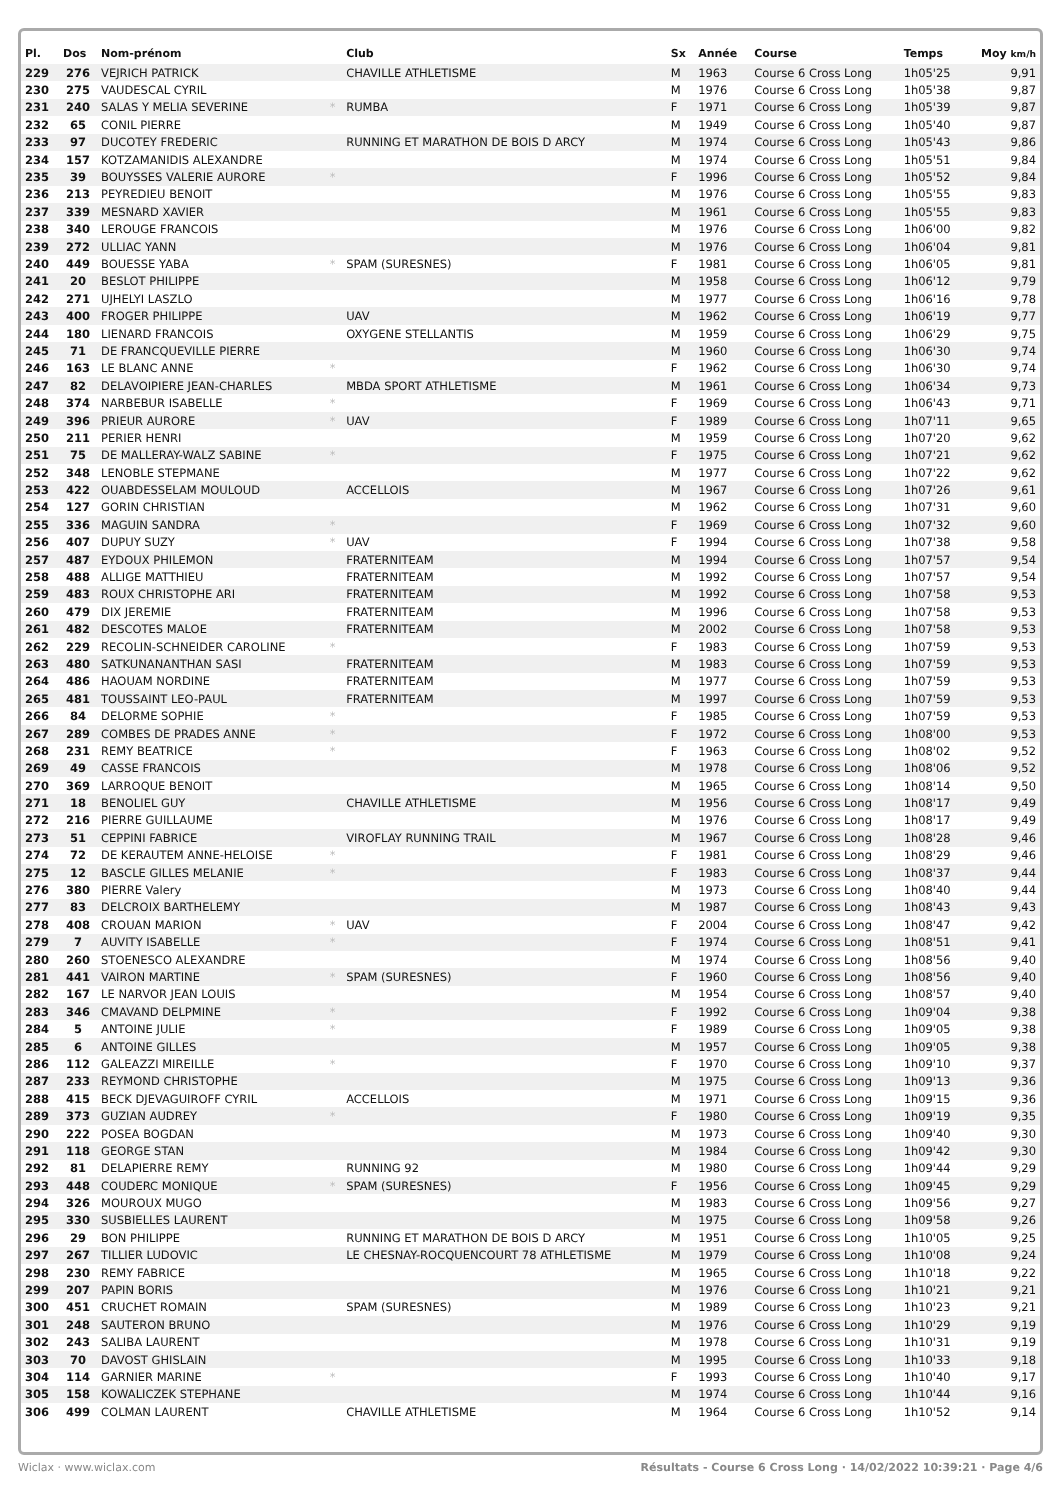| Pl. | Dos | Nom-prénom | | Club | Sx | Année | Course | Temps | Moy km/h |
| --- | --- | --- | --- | --- | --- | --- | --- | --- | --- |
| 229 | 276 | VEJRICH PATRICK | | CHAVILLE ATHLETISME | M | 1963 | Course 6 Cross Long | 1h05'25 | 9,91 |
| 230 | 275 | VAUDESCAL CYRIL | | | M | 1976 | Course 6 Cross Long | 1h05'38 | 9,87 |
| 231 | 240 | SALAS Y MELIA SEVERINE | * | RUMBA | F | 1971 | Course 6 Cross Long | 1h05'39 | 9,87 |
| 232 | 65 | CONIL PIERRE | | | M | 1949 | Course 6 Cross Long | 1h05'40 | 9,87 |
| 233 | 97 | DUCOTEY FREDERIC | | RUNNING ET MARATHON DE BOIS D ARCY | M | 1974 | Course 6 Cross Long | 1h05'43 | 9,86 |
| 234 | 157 | KOTZAMANIDIS ALEXANDRE | | | M | 1974 | Course 6 Cross Long | 1h05'51 | 9,84 |
| 235 | 39 | BOUYSSES VALERIE AURORE | * | | F | 1996 | Course 6 Cross Long | 1h05'52 | 9,84 |
| 236 | 213 | PEYREDIEU BENOIT | | | M | 1976 | Course 6 Cross Long | 1h05'55 | 9,83 |
| 237 | 339 | MESNARD XAVIER | | | M | 1961 | Course 6 Cross Long | 1h05'55 | 9,83 |
| 238 | 340 | LEROUGE FRANCOIS | | | M | 1976 | Course 6 Cross Long | 1h06'00 | 9,82 |
| 239 | 272 | ULLIAC YANN | | | M | 1976 | Course 6 Cross Long | 1h06'04 | 9,81 |
| 240 | 449 | BOUESSE YABA | * | SPAM (SURESNES) | F | 1981 | Course 6 Cross Long | 1h06'05 | 9,81 |
| 241 | 20 | BESLOT PHILIPPE | | | M | 1958 | Course 6 Cross Long | 1h06'12 | 9,79 |
| 242 | 271 | UJHELYI LASZLO | | | M | 1977 | Course 6 Cross Long | 1h06'16 | 9,78 |
| 243 | 400 | FROGER PHILIPPE | | UAV | M | 1962 | Course 6 Cross Long | 1h06'19 | 9,77 |
| 244 | 180 | LIENARD FRANCOIS | | OXYGENE STELLANTIS | M | 1959 | Course 6 Cross Long | 1h06'29 | 9,75 |
| 245 | 71 | DE FRANCQUEVILLE PIERRE | | | M | 1960 | Course 6 Cross Long | 1h06'30 | 9,74 |
| 246 | 163 | LE BLANC ANNE | * | | F | 1962 | Course 6 Cross Long | 1h06'30 | 9,74 |
| 247 | 82 | DELAVOIPIERE JEAN-CHARLES | | MBDA SPORT ATHLETISME | M | 1961 | Course 6 Cross Long | 1h06'34 | 9,73 |
| 248 | 374 | NARBEBUR ISABELLE | * | | F | 1969 | Course 6 Cross Long | 1h06'43 | 9,71 |
| 249 | 396 | PRIEUR AURORE | * | UAV | F | 1989 | Course 6 Cross Long | 1h07'11 | 9,65 |
| 250 | 211 | PERIER HENRI | | | M | 1959 | Course 6 Cross Long | 1h07'20 | 9,62 |
| 251 | 75 | DE MALLERAY-WALZ SABINE | * | | F | 1975 | Course 6 Cross Long | 1h07'21 | 9,62 |
| 252 | 348 | LENOBLE STEPMANE | | | M | 1977 | Course 6 Cross Long | 1h07'22 | 9,62 |
| 253 | 422 | OUABDESSELAM MOULOUD | | ACCELLOIS | M | 1967 | Course 6 Cross Long | 1h07'26 | 9,61 |
| 254 | 127 | GORIN CHRISTIAN | | | M | 1962 | Course 6 Cross Long | 1h07'31 | 9,60 |
| 255 | 336 | MAGUIN SANDRA | * | | F | 1969 | Course 6 Cross Long | 1h07'32 | 9,60 |
| 256 | 407 | DUPUY SUZY | * | UAV | F | 1994 | Course 6 Cross Long | 1h07'38 | 9,58 |
| 257 | 487 | EYDOUX PHILEMON | | FRATERNITEAM | M | 1994 | Course 6 Cross Long | 1h07'57 | 9,54 |
| 258 | 488 | ALLIGE MATTHIEU | | FRATERNITEAM | M | 1992 | Course 6 Cross Long | 1h07'57 | 9,54 |
| 259 | 483 | ROUX CHRISTOPHE ARI | | FRATERNITEAM | M | 1992 | Course 6 Cross Long | 1h07'58 | 9,53 |
| 260 | 479 | DIX JEREMIE | | FRATERNITEAM | M | 1996 | Course 6 Cross Long | 1h07'58 | 9,53 |
| 261 | 482 | DESCOTES MALOE | | FRATERNITEAM | M | 2002 | Course 6 Cross Long | 1h07'58 | 9,53 |
| 262 | 229 | RECOLIN-SCHNEIDER CAROLINE | * | | F | 1983 | Course 6 Cross Long | 1h07'59 | 9,53 |
| 263 | 480 | SATKUNANANTHAN SASI | | FRATERNITEAM | M | 1983 | Course 6 Cross Long | 1h07'59 | 9,53 |
| 264 | 486 | HAOUAM NORDINE | | FRATERNITEAM | M | 1977 | Course 6 Cross Long | 1h07'59 | 9,53 |
| 265 | 481 | TOUSSAINT LEO-PAUL | | FRATERNITEAM | M | 1997 | Course 6 Cross Long | 1h07'59 | 9,53 |
| 266 | 84 | DELORME SOPHIE | * | | F | 1985 | Course 6 Cross Long | 1h07'59 | 9,53 |
| 267 | 289 | COMBES DE PRADES ANNE | * | | F | 1972 | Course 6 Cross Long | 1h08'00 | 9,53 |
| 268 | 231 | REMY BEATRICE | * | | F | 1963 | Course 6 Cross Long | 1h08'02 | 9,52 |
| 269 | 49 | CASSE FRANCOIS | | | M | 1978 | Course 6 Cross Long | 1h08'06 | 9,52 |
| 270 | 369 | LARROQUE BENOIT | | | M | 1965 | Course 6 Cross Long | 1h08'14 | 9,50 |
| 271 | 18 | BENOLIEL GUY | | CHAVILLE ATHLETISME | M | 1956 | Course 6 Cross Long | 1h08'17 | 9,49 |
| 272 | 216 | PIERRE GUILLAUME | | | M | 1976 | Course 6 Cross Long | 1h08'17 | 9,49 |
| 273 | 51 | CEPPINI FABRICE | | VIROFLAY RUNNING TRAIL | M | 1967 | Course 6 Cross Long | 1h08'28 | 9,46 |
| 274 | 72 | DE KERAUTEM ANNE-HELOISE | * | | F | 1981 | Course 6 Cross Long | 1h08'29 | 9,46 |
| 275 | 12 | BASCLE GILLES MELANIE | * | | F | 1983 | Course 6 Cross Long | 1h08'37 | 9,44 |
| 276 | 380 | PIERRE Valery | | | M | 1973 | Course 6 Cross Long | 1h08'40 | 9,44 |
| 277 | 83 | DELCROIX BARTHELEMY | | | M | 1987 | Course 6 Cross Long | 1h08'43 | 9,43 |
| 278 | 408 | CROUAN MARION | * | UAV | F | 2004 | Course 6 Cross Long | 1h08'47 | 9,42 |
| 279 | 7 | AUVITY ISABELLE | * | | F | 1974 | Course 6 Cross Long | 1h08'51 | 9,41 |
| 280 | 260 | STOENESCO ALEXANDRE | | | M | 1974 | Course 6 Cross Long | 1h08'56 | 9,40 |
| 281 | 441 | VAIRON MARTINE | * | SPAM (SURESNES) | F | 1960 | Course 6 Cross Long | 1h08'56 | 9,40 |
| 282 | 167 | LE NARVOR JEAN LOUIS | | | M | 1954 | Course 6 Cross Long | 1h08'57 | 9,40 |
| 283 | 346 | CMAVAND DELPMINE | * | | F | 1992 | Course 6 Cross Long | 1h09'04 | 9,38 |
| 284 | 5 | ANTOINE JULIE | * | | F | 1989 | Course 6 Cross Long | 1h09'05 | 9,38 |
| 285 | 6 | ANTOINE GILLES | | | M | 1957 | Course 6 Cross Long | 1h09'05 | 9,38 |
| 286 | 112 | GALEAZZI MIREILLE | * | | F | 1970 | Course 6 Cross Long | 1h09'10 | 9,37 |
| 287 | 233 | REYMOND CHRISTOPHE | | | M | 1975 | Course 6 Cross Long | 1h09'13 | 9,36 |
| 288 | 415 | BECK DJEVAGUIROFF CYRIL | | ACCELLOIS | M | 1971 | Course 6 Cross Long | 1h09'15 | 9,36 |
| 289 | 373 | GUZIAN AUDREY | * | | F | 1980 | Course 6 Cross Long | 1h09'19 | 9,35 |
| 290 | 222 | POSEA BOGDAN | | | M | 1973 | Course 6 Cross Long | 1h09'40 | 9,30 |
| 291 | 118 | GEORGE STAN | | | M | 1984 | Course 6 Cross Long | 1h09'42 | 9,30 |
| 292 | 81 | DELAPIERRE REMY | | RUNNING 92 | M | 1980 | Course 6 Cross Long | 1h09'44 | 9,29 |
| 293 | 448 | COUDERC MONIQUE | * | SPAM (SURESNES) | F | 1956 | Course 6 Cross Long | 1h09'45 | 9,29 |
| 294 | 326 | MOUROUX MUGO | | | M | 1983 | Course 6 Cross Long | 1h09'56 | 9,27 |
| 295 | 330 | SUSBIELLES LAURENT | | | M | 1975 | Course 6 Cross Long | 1h09'58 | 9,26 |
| 296 | 29 | BON PHILIPPE | | RUNNING ET MARATHON DE BOIS D ARCY | M | 1951 | Course 6 Cross Long | 1h10'05 | 9,25 |
| 297 | 267 | TILLIER LUDOVIC | | LE CHESNAY-ROCQUENCOURT 78 ATHLETISME | M | 1979 | Course 6 Cross Long | 1h10'08 | 9,24 |
| 298 | 230 | REMY FABRICE | | | M | 1965 | Course 6 Cross Long | 1h10'18 | 9,22 |
| 299 | 207 | PAPIN BORIS | | | M | 1976 | Course 6 Cross Long | 1h10'21 | 9,21 |
| 300 | 451 | CRUCHET ROMAIN | | SPAM (SURESNES) | M | 1989 | Course 6 Cross Long | 1h10'23 | 9,21 |
| 301 | 248 | SAUTERON BRUNO | | | M | 1976 | Course 6 Cross Long | 1h10'29 | 9,19 |
| 302 | 243 | SALIBA LAURENT | | | M | 1978 | Course 6 Cross Long | 1h10'31 | 9,19 |
| 303 | 70 | DAVOST GHISLAIN | | | M | 1995 | Course 6 Cross Long | 1h10'33 | 9,18 |
| 304 | 114 | GARNIER MARINE | * | | F | 1993 | Course 6 Cross Long | 1h10'40 | 9,17 |
| 305 | 158 | KOWALICZEK STEPHANE | | | M | 1974 | Course 6 Cross Long | 1h10'44 | 9,16 |
| 306 | 499 | COLMAN LAURENT | | CHAVILLE ATHLETISME | M | 1964 | Course 6 Cross Long | 1h10'52 | 9,14 |
Wiclax · www.wiclax.com Résultats - Course 6 Cross Long · 14/02/2022 10:39:21 · Page 4/6